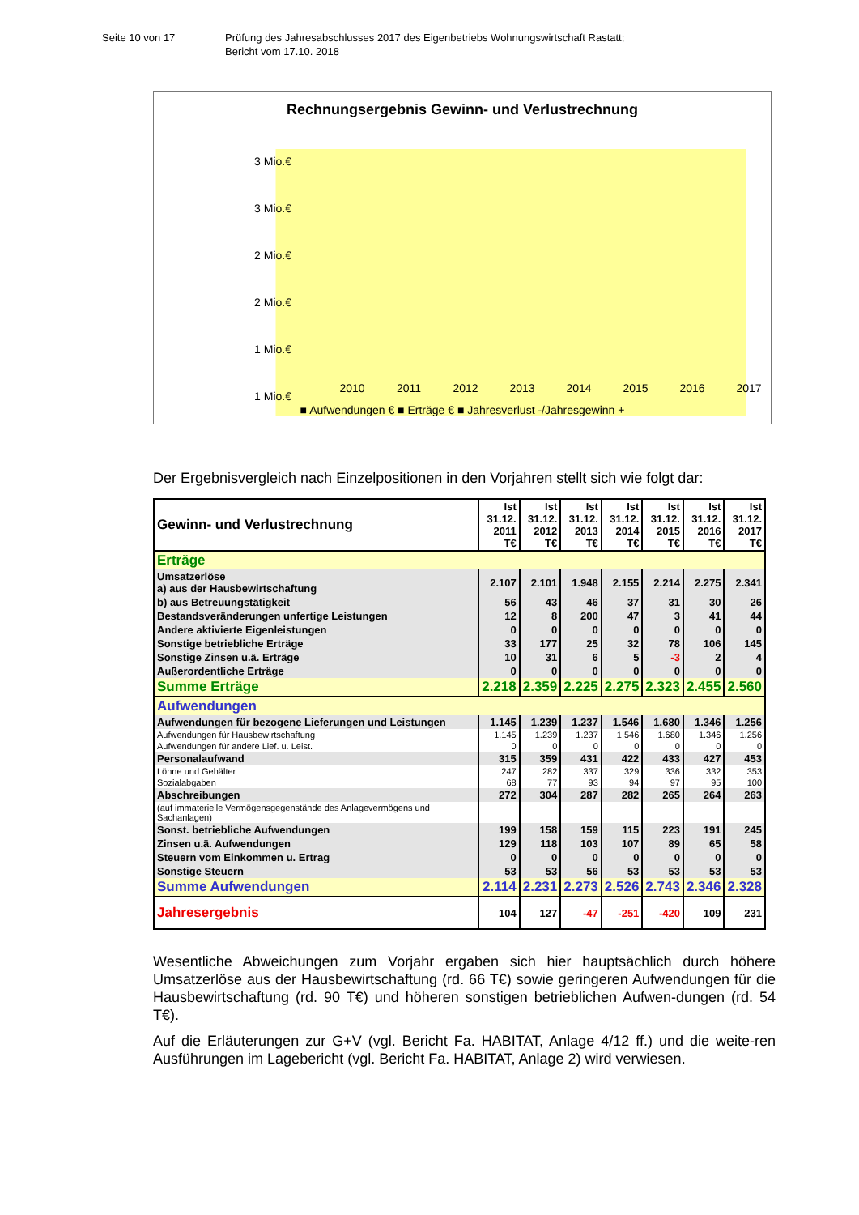Seite 10 von 17 Prüfung des Jahresabschlusses 2017 des Eigenbetriebs Wohnungswirtschaft Rastatt;
Bericht vom 17.10. 2018
Rechnungsergebnis Gewinn- und Verlustrechnung
3 Mio.€
3 Mio.€
2 Mio.€
2 Mio.€
1 Mio.€
1 Mio.€
2010
2011
2012
2013
2014
2015
2016
2017
■ Aufwendungen € ■ Erträge € ■ Jahresverlust -/Jahresgewinn +
Der Ergebnisvergleich nach Einzelpositionen in den Vorjahren stellt sich wie folgt dar:
| Gewinn- und Verlustrechnung | Ist 31.12. 2011 T€ | Ist 31.12. 2012 T€ | Ist 31.12. 2013 T€ | Ist 31.12. 2014 T€ | Ist 31.12. 2015 T€ | Ist 31.12. 2016 T€ | Ist 31.12. 2017 T€ |
| --- | --- | --- | --- | --- | --- | --- | --- |
| Erträge | | | | | | | |
| Umsatzerlöse a) aus der Hausbewirtschaftung | 2.107 | 2.101 | 1.948 | 2.155 | 2.214 | 2.275 | 2.341 |
| b) aus Betreuungstätigkeit | 56 | 43 | 46 | 37 | 31 | 30 | 26 |
| Bestandsveränderungen unfertige Leistungen | 12 | 8 | 200 | 47 | 3 | 41 | 44 |
| Andere aktivierte Eigenleistungen | 0 | 0 | 0 | 0 | 0 | 0 | 0 |
| Sonstige betriebliche Erträge | 33 | 177 | 25 | 32 | 78 | 106 | 145 |
| Sonstige Zinsen u.ä. Erträge | 10 | 31 | 6 | 5 | -3 | 2 | 4 |
| Außerordentliche Erträge | 0 | 0 | 0 | 0 | 0 | 0 | 0 |
| Summe Erträge | 2.218 | 2.359 | 2.225 | 2.275 | 2.323 | 2.455 | 2.560 |
| Aufwendungen | | | | | | | |
| Aufwendungen für bezogene Lieferungen und Leistungen | 1.145 | 1.239 | 1.237 | 1.546 | 1.680 | 1.346 | 1.256 |
| Aufwendungen für Hausbewirtschaftung | 1.145 | 1.239 | 1.237 | 1.546 | 1.680 | 1.346 | 1.256 |
| Aufwendungen für andere Lief. u. Leist. | 0 | 0 | 0 | 0 | 0 | 0 | 0 |
| Personalaufwand | 315 | 359 | 431 | 422 | 433 | 427 | 453 |
| Löhne und Gehälter | 247 | 282 | 337 | 329 | 336 | 332 | 353 |
| Sozialabgaben | 68 | 77 | 93 | 94 | 97 | 95 | 100 |
| Abschreibungen | 272 | 304 | 287 | 282 | 265 | 264 | 263 |
| (auf immaterielle Vermögensgegenstände des Anlagevermögens und Sachanlagen) | | | | | | | |
| Sonst. betriebliche Aufwendungen | 199 | 158 | 159 | 115 | 223 | 191 | 245 |
| Zinsen u.ä. Aufwendungen | 129 | 118 | 103 | 107 | 89 | 65 | 58 |
| Steuern vom Einkommen u. Ertrag | 0 | 0 | 0 | 0 | 0 | 0 | 0 |
| Sonstige Steuern | 53 | 53 | 56 | 53 | 53 | 53 | 53 |
| Summe Aufwendungen | 2.114 | 2.231 | 2.273 | 2.526 | 2.743 | 2.346 | 2.328 |
| Jahresergebnis | 104 | 127 | -47 | -251 | -420 | 109 | 231 |
Wesentliche Abweichungen zum Vorjahr ergaben sich hier hauptsächlich durch höhere Umsatzerlöse aus der Hausbewirtschaftung (rd. 66 T€) sowie geringeren Aufwendungen für die Hausbewirtschaftung (rd. 90 T€) und höheren sonstigen betrieblichen Aufwen-dungen (rd. 54 T€).
Auf die Erläuterungen zur G+V (vgl. Bericht Fa. HABITAT, Anlage 4/12 ff.) und die weite-ren Ausführungen im Lagebericht (vgl. Bericht Fa. HABITAT, Anlage 2) wird verwiesen.